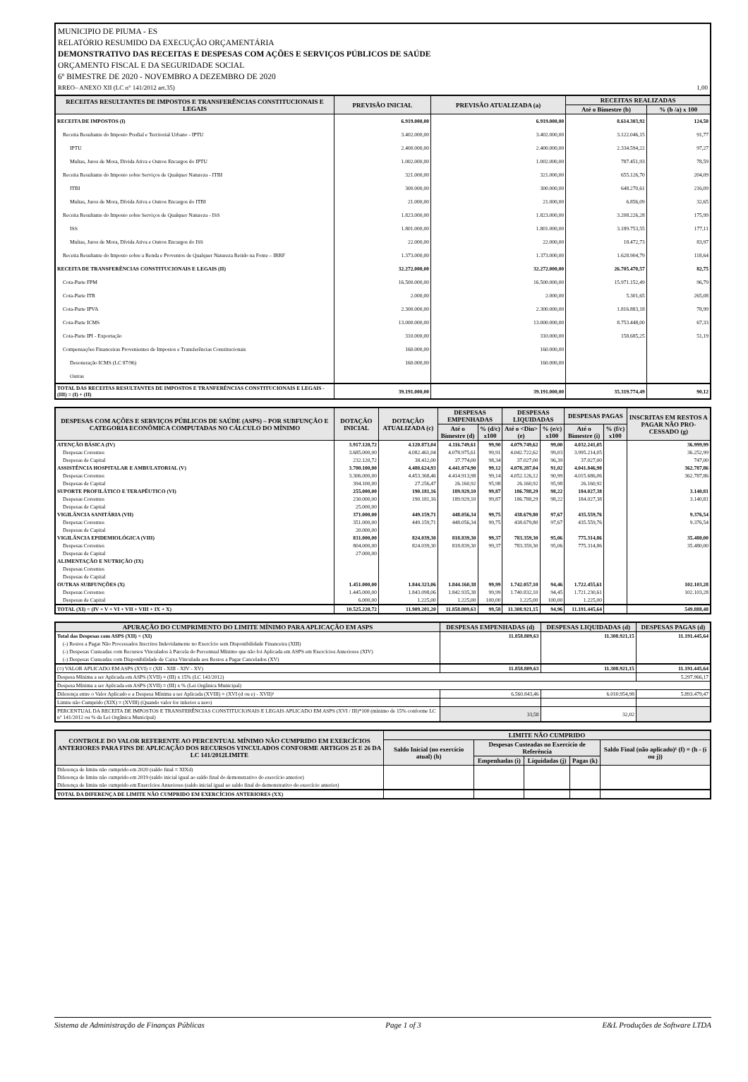MUNICIPIO DE PIUMA - ES
RELATÓRIO RESUMIDO DA EXECUÇÃO ORÇAMENTÁRIA
DEMONSTRATIVO DAS RECEITAS E DESPESAS COM AÇÕES E SERVIÇOS PÚBLICOS DE SAÚDE
ORÇAMENTO FISCAL E DA SEGURIDADE SOCIAL
6º BIMESTRE DE 2020 - NOVEMBRO A DEZEMBRO DE 2020
RREO– ANEXO XII (LC n° 141/2012 art.35) 1,00
| RECEITAS RESULTANTES DE IMPOSTOS E TRANSFERÊNCIAS CONSTITUCIONAIS E LEGAIS | PREVISÃO INICIAL | PREVISÃO ATUALIZADA (a) | RECEITAS REALIZADAS | |
| --- | --- | --- | --- | --- |
| | | | Até o Bimestre (b) | % (b /a) x 100 |
| RECEITA DE IMPOSTOS (I) | 6.919.000,00 | 6.919.000,00 | 8.614.303,92 | 124,50 |
| Receita Resultante do Imposto Predial e Territorial Urbano - IPTU | 3.402.000,00 | 3.402.000,00 | 3.122.046,15 | 91,77 |
| IPTU | 2.400.000,00 | 2.400.000,00 | 2.334.594,22 | 97,27 |
| Multas, Juros de Mora, Divida Ativa e Outros Encargos do IPTU | 1.002.000,00 | 1.002.000,00 | 787.451,93 | 78,59 |
| Receita Resultante do Imposto sobre Serviços de Qualquer Natureza - ITBI | 321.000,00 | 321.000,00 | 655.126,70 | 204,09 |
| ITBI | 300.000,00 | 300.000,00 | 648.270,61 | 216,09 |
| Multas, Juros de Mora, Dívida Ativa e Outros Encargos do ITBI | 21.000,00 | 21.000,00 | 6.856,09 | 32,65 |
| Receita Resultante do Imposto sobre Serviços de Qualquer Natureza - ISS | 1.823.000,00 | 1.823.000,00 | 3.208.226,28 | 175,99 |
| ISS | 1.801.000,00 | 1.801.000,00 | 3.189.753,55 | 177,11 |
| Multas, Juros de Mora, Dívida Ativa e Outros Encargos do ISS | 22.000,00 | 22.000,00 | 18.472,73 | 83,97 |
| Receita Resultante do Imposto sobre a Renda e Proventos de Qualquer Natureza Retido na Fonte – IRRF | 1.373.000,00 | 1.373.000,00 | 1.628.904,79 | 118,64 |
| RECEITA DE TRANSFERÊNCIAS CONSTITUCIONAIS E LEGAIS (II) | 32.272.000,00 | 32.272.000,00 | 26.705.470,57 | 82,75 |
| Cota-Parte FPM | 16.500.000,00 | 16.500.000,00 | 15.971.152,49 | 96,79 |
| Cota-Parte ITR | 2.000,00 | 2.000,00 | 5.301,65 | 265,08 |
| Cota-Parte IPVA | 2.300.000,00 | 2.300.000,00 | 1.816.883,18 | 78,99 |
| Cota-Parte ICMS | 13.000.000,00 | 13.000.000,00 | 8.753.448,00 | 67,33 |
| Cota-Parte IPI - Exportação | 310.000,00 | 310.000,00 | 158.685,25 | 51,19 |
| Compensações Financeiras Provenientes de Impostos e Transferências Constitucionais | 160.000,00 | 160.000,00 | | |
| Desoneração ICMS (LC 87/96) | 160.000,00 | 160.000,00 | | |
| Outras | | | | |
| TOTAL DAS RECEITAS RESULTANTES DE IMPOSTOS E TRANFERÊNCIAS CONSTITUCIONAIS E LEGAIS - (III) = (I) + (II) | 39.191.000,00 | 39.191.000,00 | 35.319.774,49 | 90,12 |
| DESPESAS COM AÇÕES E SERVIÇOS PÚBLICOS DE SAÚDE (ASPS) – POR SUBFUNÇÃO E CATEGORIA ECONÔMICA COMPUTADAS NO CÁLCULO DO MÍNIMO | DOTAÇÃO INICIAL | DOTAÇÃO ATUALIZADA (c) | DESPESAS EMPENHADAS | | DESPESAS LIQUIDADAS | | DESPESAS PAGAS | | INSCRITAS EM RESTOS A PAGAR NÃO PRO-CESSADO (g) |
| --- | --- | --- | --- | --- | --- | --- | --- | --- | --- |
| | | | Até o Bimestre (d) | % (d/c) x100 | Até o <Din> (e) | % (e/c) x100 | Até o Bimestre (i) | % (f/c) x100 | |
| ATENÇÃO BÁSICA (IV) | 3.917.120,72 | 4.120.873,04 | 4.116.749,61 | 99,90 | 4.079.749,62 | 99,00 | 4.032.241,05 | | 36.999,99 |
| Despesas Correntes | 3.685.000,00 | 4.082.461,04 | 4.078.975,61 | 99,91 | 4.042.722,62 | 99,03 | 3.995.214,05 | | 36.252,99 |
| Despesas de Capital | 232.120,72 | 38.412,00 | 37.774,00 | 98,34 | 37.027,00 | 96,39 | 37.027,00 | | 747,00 |
| ASSISTÊNCIA HOSPITALAR E AMBULATORIAL (V) | 3.700.100,00 | 4.480.624,93 | 4.441.074,90 | 99,12 | 4.078.287,04 | 91,02 | 4.041.846,98 | | 362.787,86 |
| Despesas Correntes | 3.306.000,00 | 4.453.368,46 | 4.414.913,98 | 99,14 | 4.052.126,12 | 90,99 | 4.015.686,06 | | 362.787,86 |
| Despesas de Capital | 394.100,00 | 27.256,47 | 26.160,92 | 95,98 | 26.160,92 | 95,98 | 26.160,92 | | |
| SUPORTE PROFILÁTICO E TERAPÊUTICO (VI) | 255.000,00 | 190.181,16 | 189.929,10 | 99,87 | 186.788,29 | 98,22 | 184.027,38 | | 3.140,81 |
| Despesas Correntes | 230.000,00 | 190.181,16 | 189.929,10 | 99,87 | 186.788,29 | 98,22 | 184.027,38 | | 3.140,81 |
| Despesas de Capital | 25.000,00 | | | | | | | | |
| VIGILÂNCIA SANITÁRIA (VII) | 371.000,00 | 449.159,71 | 448.056,34 | 99,75 | 438.679,80 | 97,67 | 435.559,76 | | 9.376,54 |
| Despesas Correntes | 351.000,00 | 449.159,71 | 448.056,34 | 99,75 | 438.679,80 | 97,67 | 435.559,76 | | 9.376,54 |
| Despesas de Capital | 20.000,00 | | | | | | | | |
| VIGILÂNCIA EPIDEMIOLÓGICA (VIII) | 831.000,00 | 824.039,30 | 818.839,30 | 99,37 | 783.359,30 | 95,06 | 775.314,86 | | 35.480,00 |
| Despesas Correntes | 804.000,00 | 824.039,30 | 818.839,30 | 99,37 | 783.359,30 | 95,06 | 775.314,86 | | 35.480,00 |
| Despesas de Capital | 27.000,00 | | | | | | | | |
| ALIMENTAÇÃO E NUTRIÇÃO (IX) | | | | | | | | | |
| Despesas Correntes | | | | | | | | | |
| Despesas de Capital | | | | | | | | | |
| OUTRAS SUBFUNÇÕES (X) | 1.451.000,00 | 1.844.323,06 | 1.844.160,38 | 99,99 | 1.742.057,10 | 94,46 | 1.722.455,61 | | 102.103,28 |
| Despesas Correntes | 1.445.000,00 | 1.843.098,06 | 1.842.935,38 | 99,99 | 1.740.832,10 | 94,45 | 1.721.230,61 | | 102.103,28 |
| Despesas de Capital | 6.000,00 | 1.225,00 | 1.225,00 | 100,00 | 1.225,00 | 100,00 | 1.225,00 | | |
| TOTAL (XI) = (IV + V + VI + VII + VIII + IX + X) | 10.525.220,72 | 11.909.201,20 | 11.858.809,63 | 99,58 | 11.308.921,15 | 94,96 | 11.191.445,64 | | 549.888,48 |
| APURAÇÃO DO CUMPRIMENTO DO LIMITE MÍNIMO PARA APLICAÇÃO EM ASPS | DESPESAS EMPENHADAS (d) | DESPESAS LIQUIDADAS (d) | DESPESAS PAGAS (d) |
| --- | --- | --- | --- |
| Total das Despesas com ASPS (XII) = (XI) | 11.858.809,63 | 11.308.921,15 | 11.191.445,64 |
| (-) Restos a Pagar Não Processados Inscritos Indevidamente no Exercício sem Disponibilidade Financeira (XIII) | | | |
| (-) Despesas Custeadas com Recursos Vinculados à Parcela do Percentual Mínimo que não foi Aplicada em ASPS em Exercícios Anteriores (XIV) | | | |
| (-) Despesas Custeadas com Disponibilidade de Caixa Vinculada aos Restos a Pagar Cancelados (XV) | | | |
| (=) VALOR APLICADO EM ASPS (XVI) = (XII - XIII - XIV - XV) | 11.858.809,63 | 11.308.921,15 | 11.191.445,64 |
| Despesa Mínima a ser Aplicada em ASPS (XVII) = (III) x 15% (LC 141/2012) | | | 5.297.966,17 |
| Despesa Mínima a ser Aplicada em ASPS (XVII) = (III) x % (Lei Orgânica Municipal) | | | |
| Diferença entre o Valor Aplicado e a Despesa Mínima a ser Aplicada (XVIII) = (XVI (d ou e) - XVII)¹ | 6.560.843,46 | 6.010.954,98 | 5.893.479,47 |
| Limite não Cumprido (XIX) = (XVIII) (Quando valor for inferior a zero) | | | |
| PERCENTUAL DA RECEITA DE IMPOSTOS E TRANSFERÊNCIAS CONSTITUCIONAIS E LEGAIS APLICADO EM ASPS (XVI / III)*100 (mínimo de 15% conforme LC n° 141/2012 ou % da Lei Orgânica Municipal) | 33,58 | 32,02 | |
| CONTROLE DO VALOR REFERENTE AO PERCENTUAL MÍNIMO NÃO CUMPRIDO EM EXERCÍCIOS ANTERIORES PARA FINS DE APLICAÇÃO DOS RECURSOS VINCULADOS CONFORME ARTIGOS 25 E 26 DA LC 141/2012LIMITE | LIMITE NÃO CUMPRIDO | | | | |
| --- | --- | --- | --- | --- | --- |
| | Saldo Inicial (no exercício atual) (h) | Despesas Custeadas no Exercício de Referência | | | Saldo Final (não aplicado)¹ (f) = (h - (i ou j)) |
| | | Empenhadas (i) | Liquidadas (j) | Pagas (k) | |
| Diferença de limite não cumprido em 2020 (saldo final = XIXd) | | | | | |
| Diferença de limite não cumprido em 2019 (saldo inicial igual ao saldo final do demonstrativo do exercício anterior) | | | | | |
| Diferença de limite não cumprido em Exercícios Anteriores (saldo inicial igual ao saldo final do demonstrativo do exercício anterior) | | | | | |
| TOTAL DA DIFERENÇA DE LIMITE NÃO CUMPRIDO EM EXERCÍCIOS ANTERIORES (XX) | | | | | |
Sistema de Administração de Finanças Públicas Page 1 of 3 E&L Produções de Software LTDA